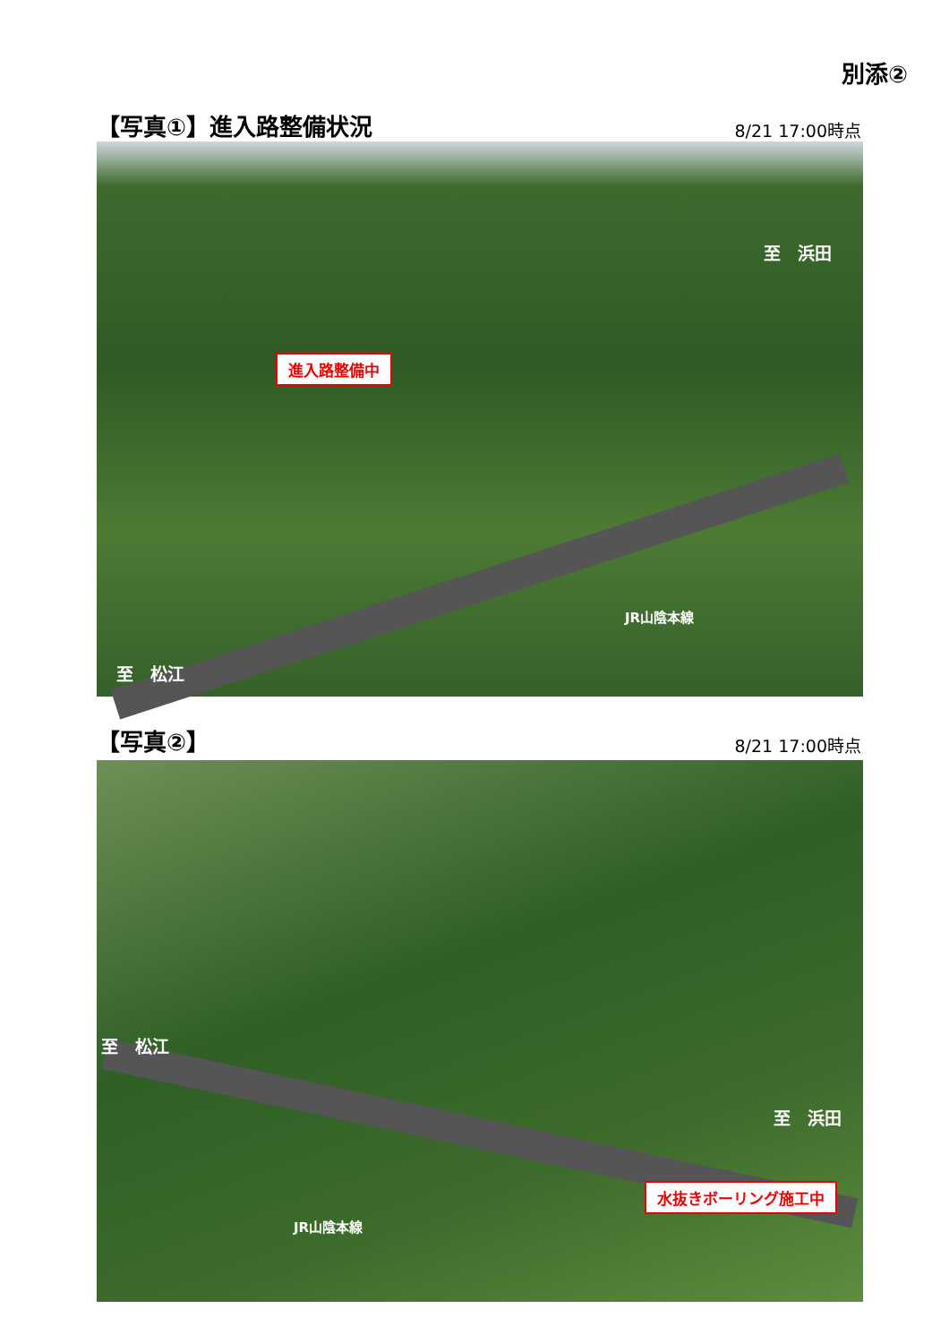別添②
【写真①】進入路整備状況
8/21 17:00時点
至　浜田
進入路整備中
JR山陰本線
至　松江
【写真②】
8/21 17:00時点
至　松江
至　浜田
水抜きボーリング施工中
JR山陰本線